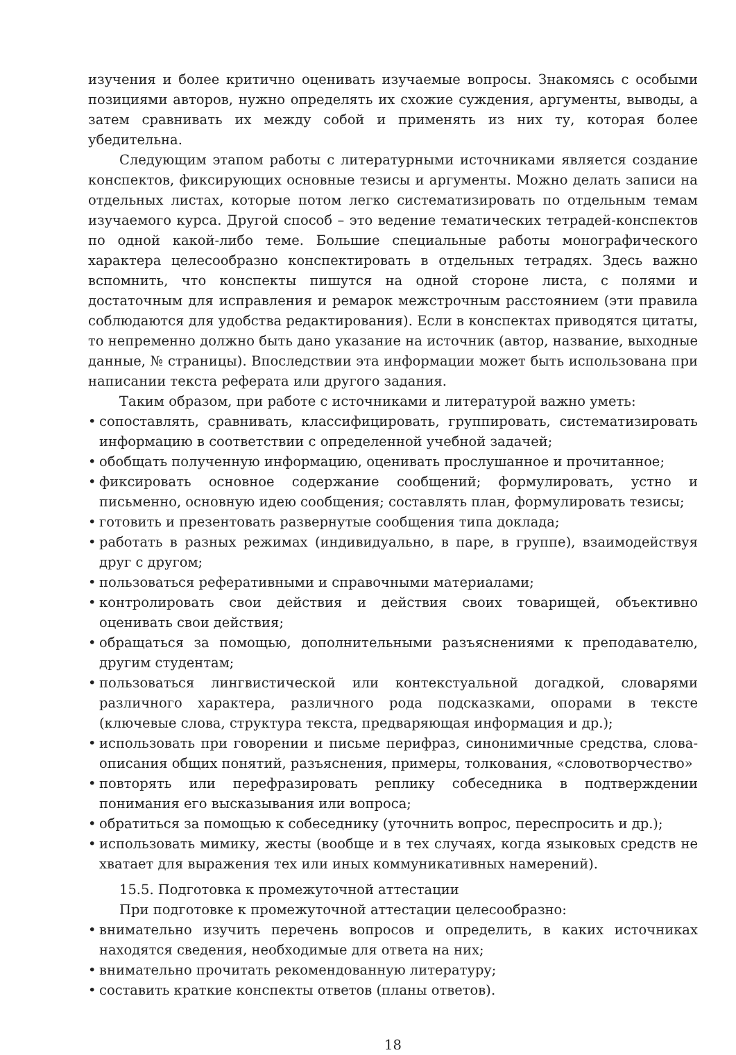изучения и более критично оценивать изучаемые вопросы. Знакомясь с особыми позициями авторов, нужно определять их схожие суждения, аргументы, выводы, а затем сравнивать их между собой и применять из них ту, которая более убедительна.
Следующим этапом работы с литературными источниками является создание конспектов, фиксирующих основные тезисы и аргументы. Можно делать записи на отдельных листах, которые потом легко систематизировать по отдельным темам изучаемого курса. Другой способ – это ведение тематических тетрадей-конспектов по одной какой-либо теме. Большие специальные работы монографического характера целесообразно конспектировать в отдельных тетрадях. Здесь важно вспомнить, что конспекты пишутся на одной стороне листа, с полями и достаточным для исправления и ремарок межстрочным расстоянием (эти правила соблюдаются для удобства редактирования). Если в конспектах приводятся цитаты, то непременно должно быть дано указание на источник (автор, название, выходные данные, № страницы). Впоследствии эта информации может быть использована при написании текста реферата или другого задания.
Таким образом, при работе с источниками и литературой важно уметь:
• сопоставлять, сравнивать, классифицировать, группировать, систематизировать информацию в соответствии с определенной учебной задачей;
• обобщать полученную информацию, оценивать прослушанное и прочитанное;
• фиксировать основное содержание сообщений; формулировать, устно и письменно, основную идею сообщения; составлять план, формулировать тезисы;
• готовить и презентовать развернутые сообщения типа доклада;
• работать в разных режимах (индивидуально, в паре, в группе), взаимодействуя друг с другом;
• пользоваться реферативными и справочными материалами;
• контролировать свои действия и действия своих товарищей, объективно оценивать свои действия;
• обращаться за помощью, дополнительными разъяснениями к преподавателю, другим студентам;
• пользоваться лингвистической или контекстуальной догадкой, словарями различного характера, различного рода подсказками, опорами в тексте (ключевые слова, структура текста, предваряющая информация и др.);
• использовать при говорении и письме перифраз, синонимичные средства, слова-описания общих понятий, разъяснения, примеры, толкования, «словотворчество»
• повторять или перефразировать реплику собеседника в подтверждении понимания его высказывания или вопроса;
• обратиться за помощью к собеседнику (уточнить вопрос, переспросить и др.);
• использовать мимику, жесты (вообще и в тех случаях, когда языковых средств не хватает для выражения тех или иных коммуникативных намерений).
15.5. Подготовка к промежуточной аттестации
При подготовке к промежуточной аттестации целесообразно:
• внимательно изучить перечень вопросов и определить, в каких источниках находятся сведения, необходимые для ответа на них;
• внимательно прочитать рекомендованную литературу;
• составить краткие конспекты ответов (планы ответов).
18